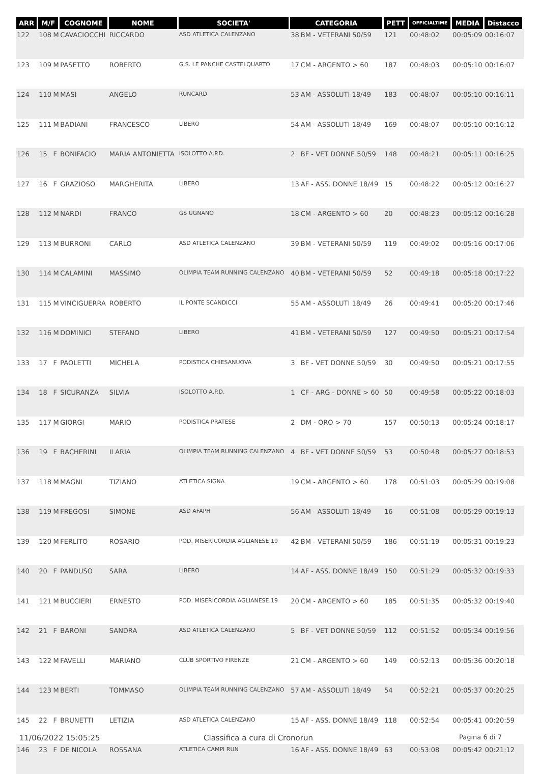| ARR | M/F | | COGNOME | NOME | SOCIETA' | CATEGORIA | | PETT | OFFICIALTIME | MEDIA | Distacco |
| --- | --- | --- | --- | --- | --- | --- | --- | --- | --- | --- | --- |
| 122 | 108 | M | CAVACIOCCHI | RICCARDO | ASD ATLETICA CALENZANO | 38 | BM - VETERANI 50/59 | 121 | 00:48:02 | 00:05:09 | 00:16:07 |
| 123 | 109 | M | PASETTO | ROBERTO | G.S. LE PANCHE CASTELQUARTO | 17 | CM - ARGENTO > 60 | 187 | 00:48:03 | 00:05:10 | 00:16:07 |
| 124 | 110 | M | MASI | ANGELO | RUNCARD | 53 | AM - ASSOLUTI 18/49 | 183 | 00:48:07 | 00:05:10 | 00:16:11 |
| 125 | 111 | M | BADIANI | FRANCESCO | LIBERO | 54 | AM - ASSOLUTI 18/49 | 169 | 00:48:07 | 00:05:10 | 00:16:12 |
| 126 | 15 | F | BONIFACIO | MARIA ANTONIETTA | ISOLOTTO A.P.D. | 2 | BF - VET DONNE 50/59 | 148 | 00:48:21 | 00:05:11 | 00:16:25 |
| 127 | 16 | F | GRAZIOSO | MARGHERITA | LIBERO | 13 | AF - ASS. DONNE 18/49 | 15 | 00:48:22 | 00:05:12 | 00:16:27 |
| 128 | 112 | M | NARDI | FRANCO | GS UGNANO | 18 | CM - ARGENTO > 60 | 20 | 00:48:23 | 00:05:12 | 00:16:28 |
| 129 | 113 | M | BURRONI | CARLO | ASD ATLETICA CALENZANO | 39 | BM - VETERANI 50/59 | 119 | 00:49:02 | 00:05:16 | 00:17:06 |
| 130 | 114 | M | CALAMINI | MASSIMO | OLIMPIA TEAM RUNNING CALENZANO | 40 | BM - VETERANI 50/59 | 52 | 00:49:18 | 00:05:18 | 00:17:22 |
| 131 | 115 | M | VINCIGUERRA | ROBERTO | IL PONTE SCANDICCI | 55 | AM - ASSOLUTI 18/49 | 26 | 00:49:41 | 00:05:20 | 00:17:46 |
| 132 | 116 | M | DOMINICI | STEFANO | LIBERO | 41 | BM - VETERANI 50/59 | 127 | 00:49:50 | 00:05:21 | 00:17:54 |
| 133 | 17 | F | PAOLETTI | MICHELA | PODISTICA CHIESANUOVA | 3 | BF - VET DONNE 50/59 | 30 | 00:49:50 | 00:05:21 | 00:17:55 |
| 134 | 18 | F | SICURANZA | SILVIA | ISOLOTTO A.P.D. | 1 | CF - ARG - DONNE > 60 | 50 | 00:49:58 | 00:05:22 | 00:18:03 |
| 135 | 117 | M | GIORGI | MARIO | PODISTICA PRATESE | 2 | DM - ORO > 70 | 157 | 00:50:13 | 00:05:24 | 00:18:17 |
| 136 | 19 | F | BACHERINI | ILARIA | OLIMPIA TEAM RUNNING CALENZANO | 4 | BF - VET DONNE 50/59 | 53 | 00:50:48 | 00:05:27 | 00:18:53 |
| 137 | 118 | M | MAGNI | TIZIANO | ATLETICA SIGNA | 19 | CM - ARGENTO > 60 | 178 | 00:51:03 | 00:05:29 | 00:19:08 |
| 138 | 119 | M | FREGOSI | SIMONE | ASD AFAPH | 56 | AM - ASSOLUTI 18/49 | 16 | 00:51:08 | 00:05:29 | 00:19:13 |
| 139 | 120 | M | FERLITO | ROSARIO | POD. MISERICORDIA AGLIANESE 19 | 42 | BM - VETERANI 50/59 | 186 | 00:51:19 | 00:05:31 | 00:19:23 |
| 140 | 20 | F | PANDUSO | SARA | LIBERO | 14 | AF - ASS. DONNE 18/49 | 150 | 00:51:29 | 00:05:32 | 00:19:33 |
| 141 | 121 | M | BUCCIERI | ERNESTO | POD. MISERICORDIA AGLIANESE 19 | 20 | CM - ARGENTO > 60 | 185 | 00:51:35 | 00:05:32 | 00:19:40 |
| 142 | 21 | F | BARONI | SANDRA | ASD ATLETICA CALENZANO | 5 | BF - VET DONNE 50/59 | 112 | 00:51:52 | 00:05:34 | 00:19:56 |
| 143 | 122 | M | FAVELLI | MARIANO | CLUB SPORTIVO FIRENZE | 21 | CM - ARGENTO > 60 | 149 | 00:52:13 | 00:05:36 | 00:20:18 |
| 144 | 123 | M | BERTI | TOMMASO | OLIMPIA TEAM RUNNING CALENZANO | 57 | AM - ASSOLUTI 18/49 | 54 | 00:52:21 | 00:05:37 | 00:20:25 |
| 145 | 22 | F | BRUNETTI | LETIZIA | ASD ATLETICA CALENZANO | 15 | AF - ASS. DONNE 18/49 | 118 | 00:52:54 | 00:05:41 | 00:20:59 |
| 146 | 23 | F | DE NICOLA | ROSSANA | ATLETICA CAMPI RUN | 16 | AF - ASS. DONNE 18/49 | 63 | 00:53:08 | 00:05:42 | 00:21:12 |
11/06/2022 15:05:25 Classifica a cura di Cronorun Pagina 6 di 7